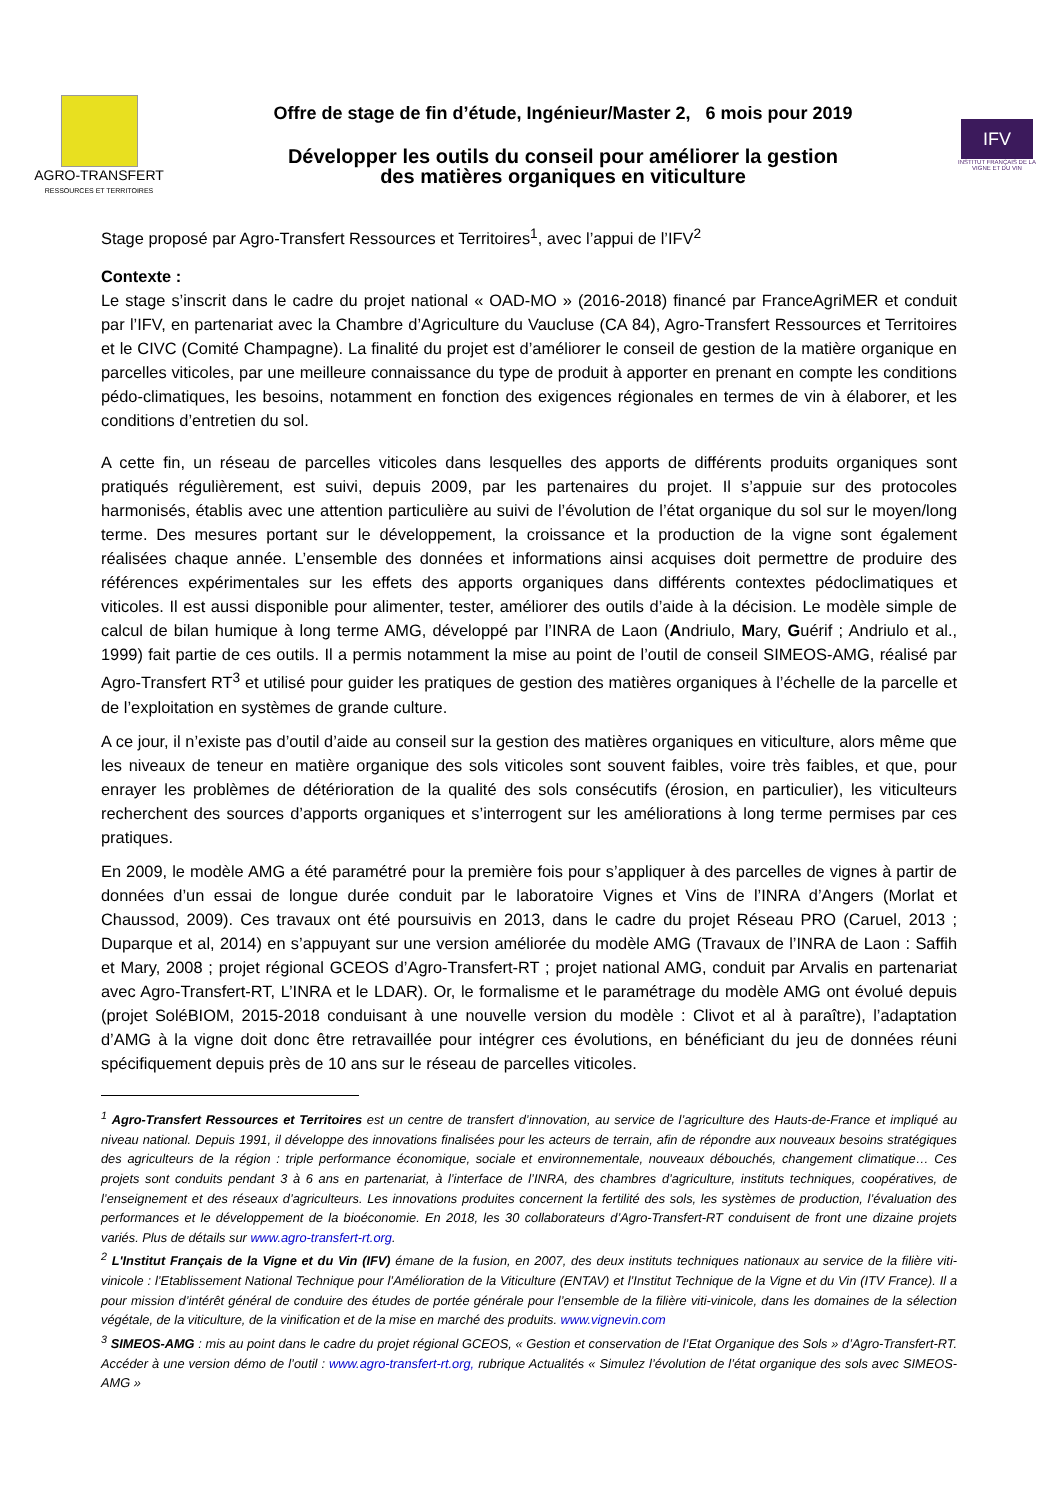AGRO-TRANSFERT
RESSOURCES ET TERRITOIRES
Offre de stage de fin d’étude, Ingénieur/Master 2, 6 mois pour 2019
Développer les outils du conseil pour améliorer la gestion
des matières organiques en viticulture
IFV
INSTITUT FRANÇAIS DE LA VIGNE ET DU VIN
Stage proposé par Agro-Transfert Ressources et Territoires<sup>1</sup>, avec l’appui de l’IFV<sup>2</sup>
Contexte :
Le stage s’inscrit dans le cadre du projet national « OAD-MO » (2016-2018) financé par FranceAgriMER et conduit par l’IFV, en partenariat avec la Chambre d’Agriculture du Vaucluse (CA 84), Agro-Transfert Ressources et Territoires et le CIVC (Comité Champagne). La finalité du projet est d’améliorer le conseil de gestion de la matière organique en parcelles viticoles, par une meilleure connaissance du type de produit à apporter en prenant en compte les conditions pédo-climatiques, les besoins, notamment en fonction des exigences régionales en termes de vin à élaborer, et les conditions d’entretien du sol.
A cette fin, un réseau de parcelles viticoles dans lesquelles des apports de différents produits organiques sont pratiqués régulièrement, est suivi, depuis 2009, par les partenaires du projet. Il s’appuie sur des protocoles harmonisés, établis avec une attention particulière au suivi de l’évolution de l’état organique du sol sur le moyen/long terme. Des mesures portant sur le développement, la croissance et la production de la vigne sont également réalisées chaque année. L’ensemble des données et informations ainsi acquises doit permettre de produire des références expérimentales sur les effets des apports organiques dans différents contextes pédoclimatiques et viticoles. Il est aussi disponible pour alimenter, tester, améliorer des outils d’aide à la décision. Le modèle simple de calcul de bilan humique à long terme AMG, développé par l’INRA de Laon (Andriulo, Mary, Guérif ; Andriulo et al., 1999) fait partie de ces outils. Il a permis notamment la mise au point de l’outil de conseil SIMEOS-AMG, réalisé par Agro-Transfert RT<sup>3</sup> et utilisé pour guider les pratiques de gestion des matières organiques à l’échelle de la parcelle et de l’exploitation en systèmes de grande culture.
A ce jour, il n’existe pas d’outil d’aide au conseil sur la gestion des matières organiques en viticulture, alors même que les niveaux de teneur en matière organique des sols viticoles sont souvent faibles, voire très faibles, et que, pour enrayer les problèmes de détérioration de la qualité des sols consécutifs (érosion, en particulier), les viticulteurs recherchent des sources d’apports organiques et s’interrogent sur les améliorations à long terme permises par ces pratiques.
En 2009, le modèle AMG a été paramétré pour la première fois pour s’appliquer à des parcelles de vignes à partir de données d’un essai de longue durée conduit par le laboratoire Vignes et Vins de l’INRA d’Angers (Morlat et Chaussod, 2009). Ces travaux ont été poursuivis en 2013, dans le cadre du projet Réseau PRO (Caruel, 2013 ; Duparque et al, 2014) en s’appuyant sur une version améliorée du modèle AMG (Travaux de l’INRA de Laon : Saffih et Mary, 2008 ; projet régional GCEOS d’Agro-Transfert-RT ; projet national AMG, conduit par Arvalis en partenariat avec Agro-Transfert-RT, L’INRA et le LDAR). Or, le formalisme et le paramétrage du modèle AMG ont évolué depuis (projet SoléBIOM, 2015-2018 conduisant à une nouvelle version du modèle : Clivot et al à paraître), l’adaptation d’AMG à la vigne doit donc être retravaillée pour intégrer ces évolutions, en bénéficiant du jeu de données réuni spécifiquement depuis près de 10 ans sur le réseau de parcelles viticoles.
<sup>1</sup> Agro-Transfert Ressources et Territoires est un centre de transfert d’innovation, au service de l’agriculture des Hauts-de-France et impliqué au niveau national. Depuis 1991, il développe des innovations finalisées pour les acteurs de terrain, afin de répondre aux nouveaux besoins stratégiques des agriculteurs de la région : triple performance économique, sociale et environnementale, nouveaux débouchés, changement climatique… Ces projets sont conduits pendant 3 à 6 ans en partenariat, à l’interface de l’INRA, des chambres d’agriculture, instituts techniques, coopératives, de l’enseignement et des réseaux d’agriculteurs. Les innovations produites concernent la fertilité des sols, les systèmes de production, l’évaluation des performances et le développement de la bioéconomie. En 2018, les 30 collaborateurs d’Agro-Transfert-RT conduisent de front une dizaine projets variés. Plus de détails sur www.agro-transfert-rt.org.
<sup>2</sup> L'Institut Français de la Vigne et du Vin (IFV) émane de la fusion, en 2007, des deux instituts techniques nationaux au service de la filière viti-vinicole : l’Etablissement National Technique pour l’Amélioration de la Viticulture (ENTAV) et l’Institut Technique de la Vigne et du Vin (ITV France). Il a pour mission d’intérêt général de conduire des études de portée générale pour l’ensemble de la filière viti-vinicole, dans les domaines de la sélection végétale, de la viticulture, de la vinification et de la mise en marché des produits. www.vignevin.com
<sup>3</sup> SIMEOS-AMG : mis au point dans le cadre du projet régional GCEOS, « Gestion et conservation de l’Etat Organique des Sols » d’Agro-Transfert-RT. Accéder à une version démo de l’outil : www.agro-transfert-rt.org, rubrique Actualités « Simulez l’évolution de l’état organique des sols avec SIMEOS-AMG »